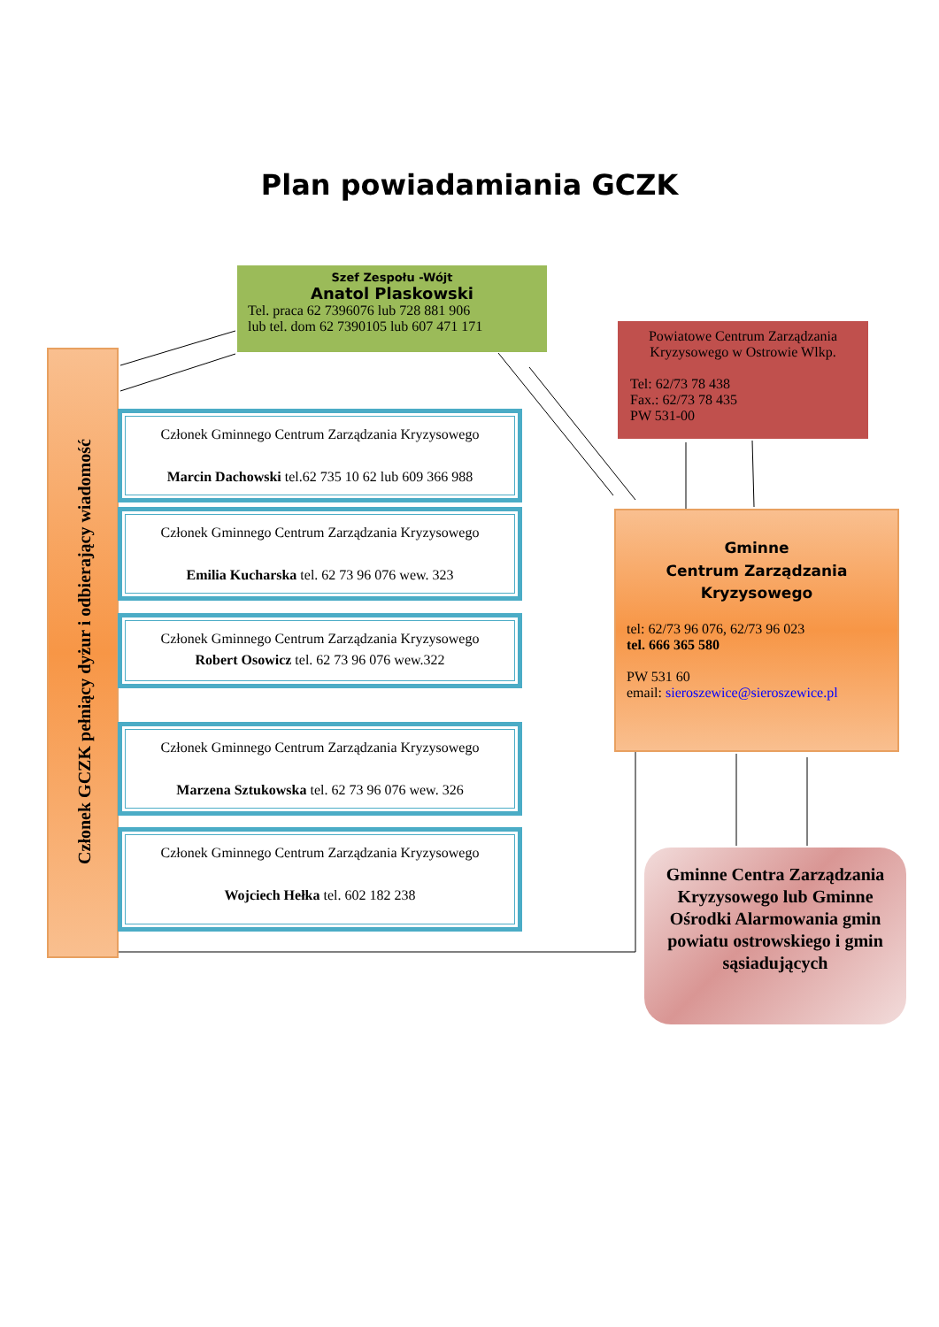Plan powiadamiania GCZK
Szef Zespołu -Wójt
Anatol Plaskowski
Tel. praca 62 7396076 lub 728 881 906
lub tel. dom 62 7390105 lub 607 471 171
Powiatowe Centrum Zarządzania Kryzysowego w Ostrowie Wlkp.
Tel: 62/73 78 438
Fax.: 62/73 78 435
PW 531-00
Członek GCZK pełniący dyżur i odbierający wiadomość
Członek Gminnego Centrum Zarządzania Kryzysowego
Marcin Dachowski tel.62 735 10 62 lub 609 366 988
Członek Gminnego Centrum Zarządzania Kryzysowego
Emilia Kucharska tel. 62 73 96 076 wew. 323
Członek Gminnego Centrum Zarządzania Kryzysowego
Robert Osowicz tel. 62 73 96 076 wew.322
Członek Gminnego Centrum Zarządzania Kryzysowego
Marzena Sztukowska tel. 62 73 96 076 wew. 326
Członek Gminnego Centrum Zarządzania Kryzysowego
Wojciech Hełka tel. 602 182 238
Gminne
Centrum Zarządzania
Kryzysowego
tel: 62/73 96 076, 62/73 96 023
tel. 666 365 580
PW 531 60
email: sieroszewice@sieroszewice.pl
Gminne Centra Zarządzania Kryzysowego lub Gminne Ośrodki Alarmowania gmin powiatu ostrowskiego i gmin sąsiadujących